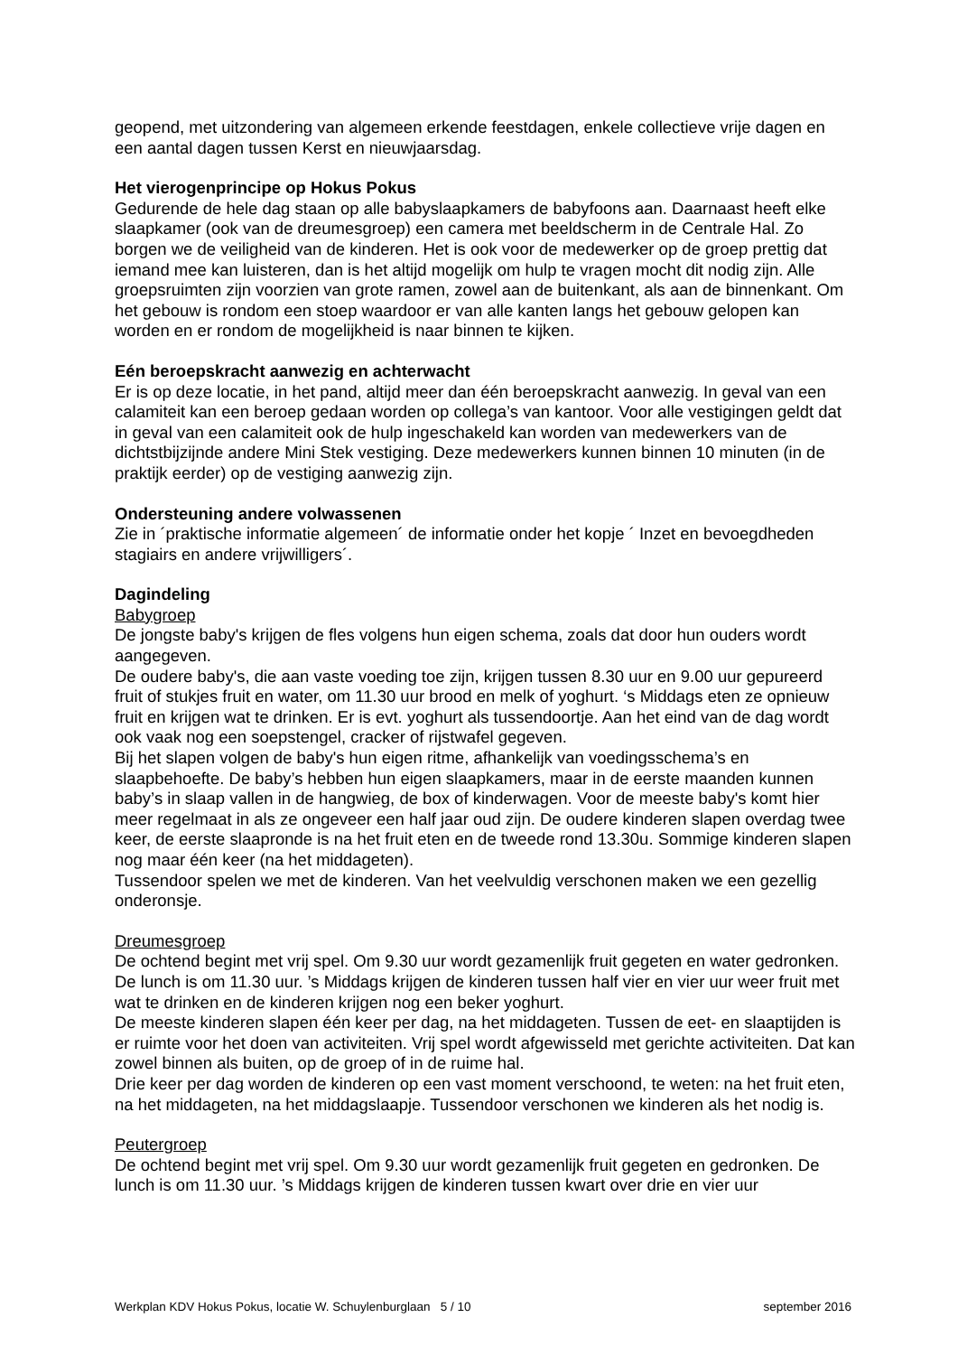geopend, met uitzondering van algemeen erkende feestdagen, enkele collectieve vrije dagen en een aantal dagen tussen Kerst en nieuwjaarsdag.
Het vierogenprincipe op Hokus Pokus
Gedurende de hele dag staan op alle babyslaapkamers de babyfoons aan. Daarnaast heeft elke slaapkamer (ook van de dreumesgroep) een camera met beeldscherm in de Centrale Hal. Zo borgen we de veiligheid van de kinderen. Het is ook voor de medewerker op de groep prettig dat iemand mee kan luisteren, dan is het altijd mogelijk om hulp te vragen mocht dit nodig zijn. Alle groepsruimten zijn voorzien van grote ramen, zowel aan de buitenkant, als aan de binnenkant. Om het gebouw is rondom een stoep waardoor er van alle kanten langs het gebouw gelopen kan worden en er rondom de mogelijkheid is naar binnen te kijken.
Eén beroepskracht aanwezig en achterwacht
Er is op deze locatie, in het pand, altijd meer dan één beroepskracht aanwezig. In geval van een calamiteit kan een beroep gedaan worden op collega’s van kantoor. Voor alle vestigingen geldt dat in geval van een calamiteit ook de hulp ingeschakeld kan worden van medewerkers van de dichtstbijzijnde andere Mini Stek vestiging. Deze medewerkers kunnen binnen 10 minuten (in de praktijk eerder) op de vestiging aanwezig zijn.
Ondersteuning andere volwassenen
Zie in ´praktische informatie algemeen´ de informatie onder het kopje ´ Inzet en bevoegdheden stagiairs en andere vrijwilligers´.
Dagindeling
Babygroep
De jongste baby's krijgen de fles volgens hun eigen schema, zoals dat door hun ouders wordt aangegeven.
De oudere baby's, die aan vaste voeding toe zijn, krijgen tussen 8.30 uur en 9.00 uur gepureerd fruit of stukjes fruit en water, om 11.30 uur brood en melk of yoghurt. ‘s Middags eten ze opnieuw fruit en krijgen wat te drinken. Er is evt. yoghurt als tussendoortje. Aan het eind van de dag wordt ook vaak nog een soepstengel, cracker of rijstwafel gegeven.
Bij het slapen volgen de baby's hun eigen ritme, afhankelijk van voedingsschema’s en slaapbehoefte. De baby’s hebben hun eigen slaapkamers, maar in de eerste maanden kunnen baby’s in slaap vallen in de hangwieg, de box of kinderwagen. Voor de meeste baby's komt hier meer regelmaat in als ze ongeveer een half jaar oud zijn. De oudere kinderen slapen overdag twee keer, de eerste slaapronde is na het fruit eten en de tweede rond 13.30u. Sommige kinderen slapen nog maar één keer (na het middageten).
Tussendoor spelen we met de kinderen. Van het veelvuldig verschonen maken we een gezellig onderonsje.
Dreumesgroep
De ochtend begint met vrij spel. Om 9.30 uur wordt gezamenlijk fruit gegeten en water gedronken. De lunch is om 11.30 uur. ’s Middags krijgen de kinderen tussen half vier en vier uur weer fruit met wat te drinken en de kinderen krijgen nog een beker yoghurt.
De meeste kinderen slapen één keer per dag, na het middageten. Tussen de eet- en slaaptijden is er ruimte voor het doen van activiteiten. Vrij spel wordt afgewisseld met gerichte activiteiten. Dat kan zowel binnen als buiten, op de groep of in de ruime hal.
Drie keer per dag worden de kinderen op een vast moment verschoond, te weten: na het fruit eten, na het middageten, na het middagslaapje. Tussendoor verschonen we kinderen als het nodig is.
Peutergroep
De ochtend begint met vrij spel. Om 9.30 uur wordt gezamenlijk fruit gegeten en gedronken. De lunch is om 11.30 uur. ’s Middags krijgen de kinderen tussen kwart over drie en vier uur
Werkplan KDV Hokus Pokus, locatie W. Schuylenburglaan 5 / 10 september 2016